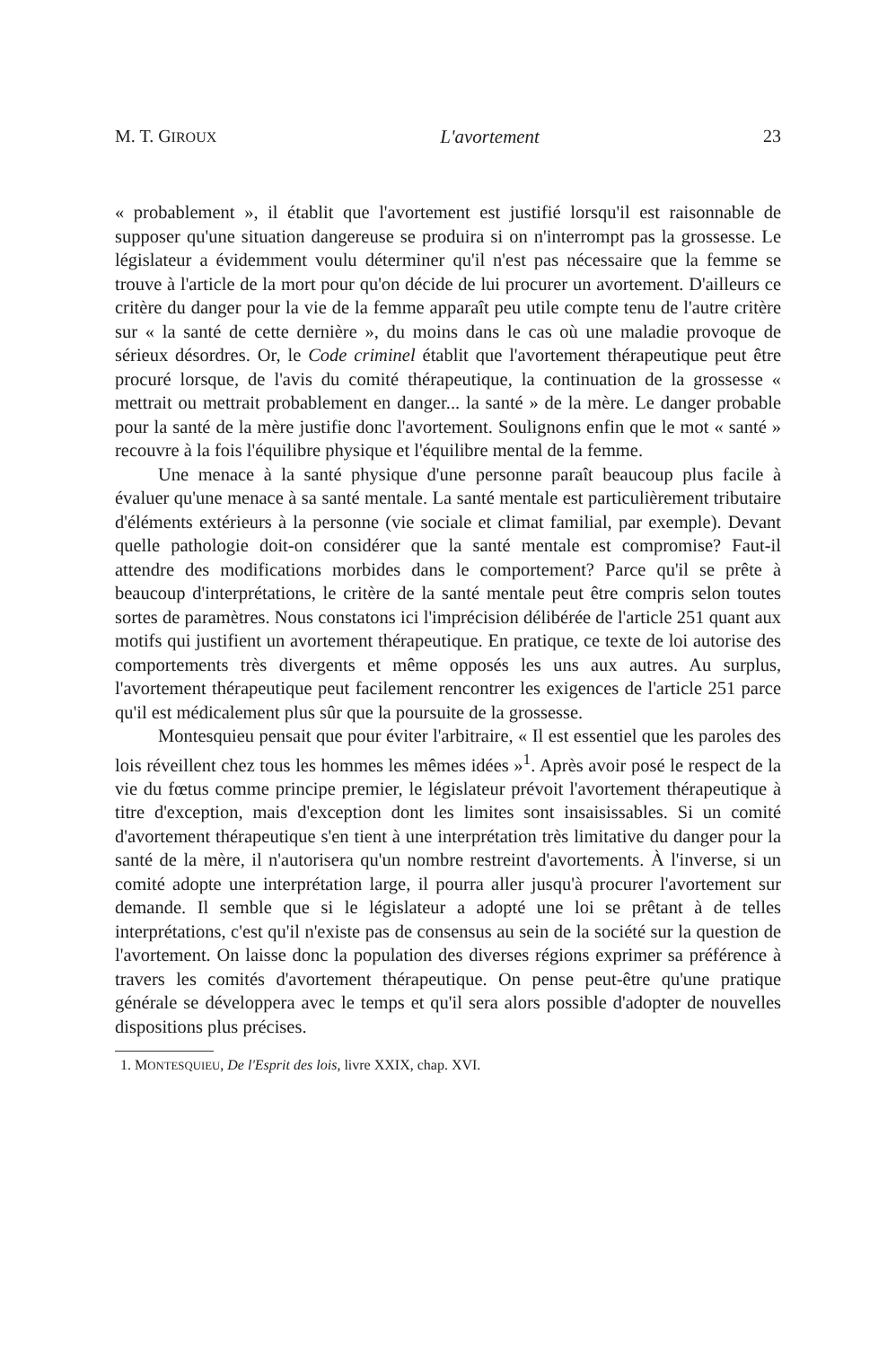M. T. GIROUX L'avortement 23
« probablement », il établit que l'avortement est justifié lorsqu'il est raisonnable de supposer qu'une situation dangereuse se produira si on n'interrompt pas la grossesse. Le législateur a évidemment voulu déterminer qu'il n'est pas nécessaire que la femme se trouve à l'article de la mort pour qu'on décide de lui procurer un avortement. D'ailleurs ce critère du danger pour la vie de la femme apparaît peu utile compte tenu de l'autre critère sur « la santé de cette dernière », du moins dans le cas où une maladie provoque de sérieux désordres. Or, le Code criminel établit que l'avortement thérapeutique peut être procuré lorsque, de l'avis du comité thérapeutique, la continuation de la grossesse « mettrait ou mettrait probablement en danger... la santé » de la mère. Le danger probable pour la santé de la mère justifie donc l'avortement. Soulignons enfin que le mot « santé » recouvre à la fois l'équilibre physique et l'équilibre mental de la femme.
Une menace à la santé physique d'une personne paraît beaucoup plus facile à évaluer qu'une menace à sa santé mentale. La santé mentale est particulièrement tributaire d'éléments extérieurs à la personne (vie sociale et climat familial, par exemple). Devant quelle pathologie doit-on considérer que la santé mentale est compromise? Faut-il attendre des modifications morbides dans le comportement? Parce qu'il se prête à beaucoup d'interprétations, le critère de la santé mentale peut être compris selon toutes sortes de paramètres. Nous constatons ici l'imprécision délibérée de l'article 251 quant aux motifs qui justifient un avortement thérapeutique. En pratique, ce texte de loi autorise des comportements très divergents et même opposés les uns aux autres. Au surplus, l'avortement thérapeutique peut facilement rencontrer les exigences de l'article 251 parce qu'il est médicalement plus sûr que la poursuite de la grossesse.
Montesquieu pensait que pour éviter l'arbitraire, « Il est essentiel que les paroles des lois réveillent chez tous les hommes les mêmes idées »<sup>1</sup>. Après avoir posé le respect de la vie du fœtus comme principe premier, le législateur prévoit l'avortement thérapeutique à titre d'exception, mais d'exception dont les limites sont insaisissables. Si un comité d'avortement thérapeutique s'en tient à une interprétation très limitative du danger pour la santé de la mère, il n'autorisera qu'un nombre restreint d'avortements. À l'inverse, si un comité adopte une interprétation large, il pourra aller jusqu'à procurer l'avortement sur demande. Il semble que si le législateur a adopté une loi se prêtant à de telles interprétations, c'est qu'il n'existe pas de consensus au sein de la société sur la question de l'avortement. On laisse donc la population des diverses régions exprimer sa préférence à travers les comités d'avortement thérapeutique. On pense peut-être qu'une pratique générale se développera avec le temps et qu'il sera alors possible d'adopter de nouvelles dispositions plus précises.
1. MONTESQUIEU, De l'Esprit des lois, livre XXIX, chap. XVI.